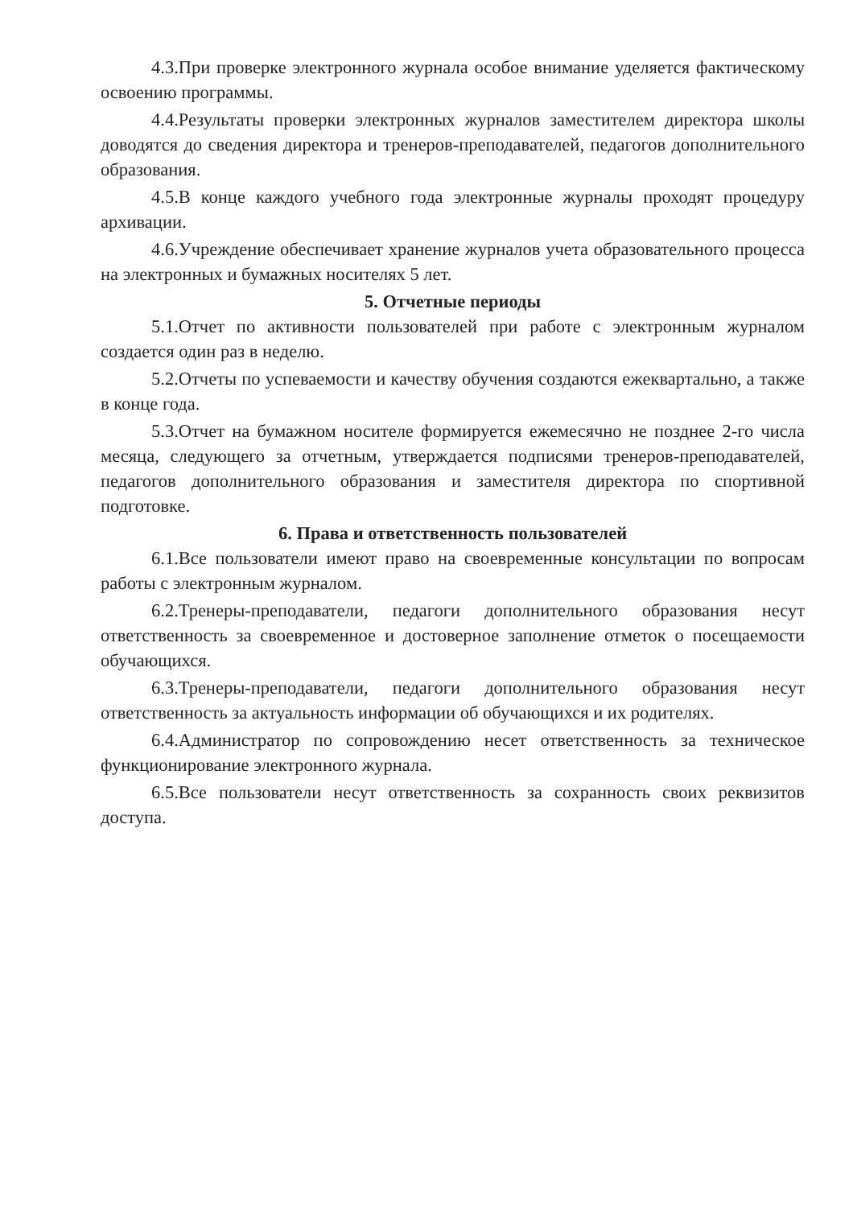4.3.При проверке электронного журнала особое внимание уделяется фактическому освоению программы.
4.4.Результаты проверки электронных журналов заместителем директора школы доводятся до сведения директора и тренеров-преподавателей, педагогов дополнительного образования.
4.5.В конце каждого учебного года электронные журналы проходят процедуру архивации.
4.6.Учреждение обеспечивает хранение журналов учета образовательного процесса на электронных и бумажных носителях 5 лет.
5. Отчетные периоды
5.1.Отчет по активности пользователей при работе с электронным журналом создается один раз в неделю.
5.2.Отчеты по успеваемости и качеству обучения создаются ежеквартально, а также в конце года.
5.3.Отчет на бумажном носителе формируется ежемесячно не позднее 2-го числа месяца, следующего за отчетным, утверждается подписями тренеров-преподавателей, педагогов дополнительного образования и заместителя директора по спортивной подготовке.
6. Права и ответственность пользователей
6.1.Все пользователи имеют право на своевременные консультации по вопросам работы с электронным журналом.
6.2.Тренеры-преподаватели, педагоги дополнительного образования несут ответственность за своевременное и достоверное заполнение отметок о посещаемости обучающихся.
6.3.Тренеры-преподаватели, педагоги дополнительного образования несут ответственность за актуальность информации об обучающихся и их родителях.
6.4.Администратор по сопровождению несет ответственность за техническое функционирование электронного журнала.
6.5.Все пользователи несут ответственность за сохранность своих реквизитов доступа.